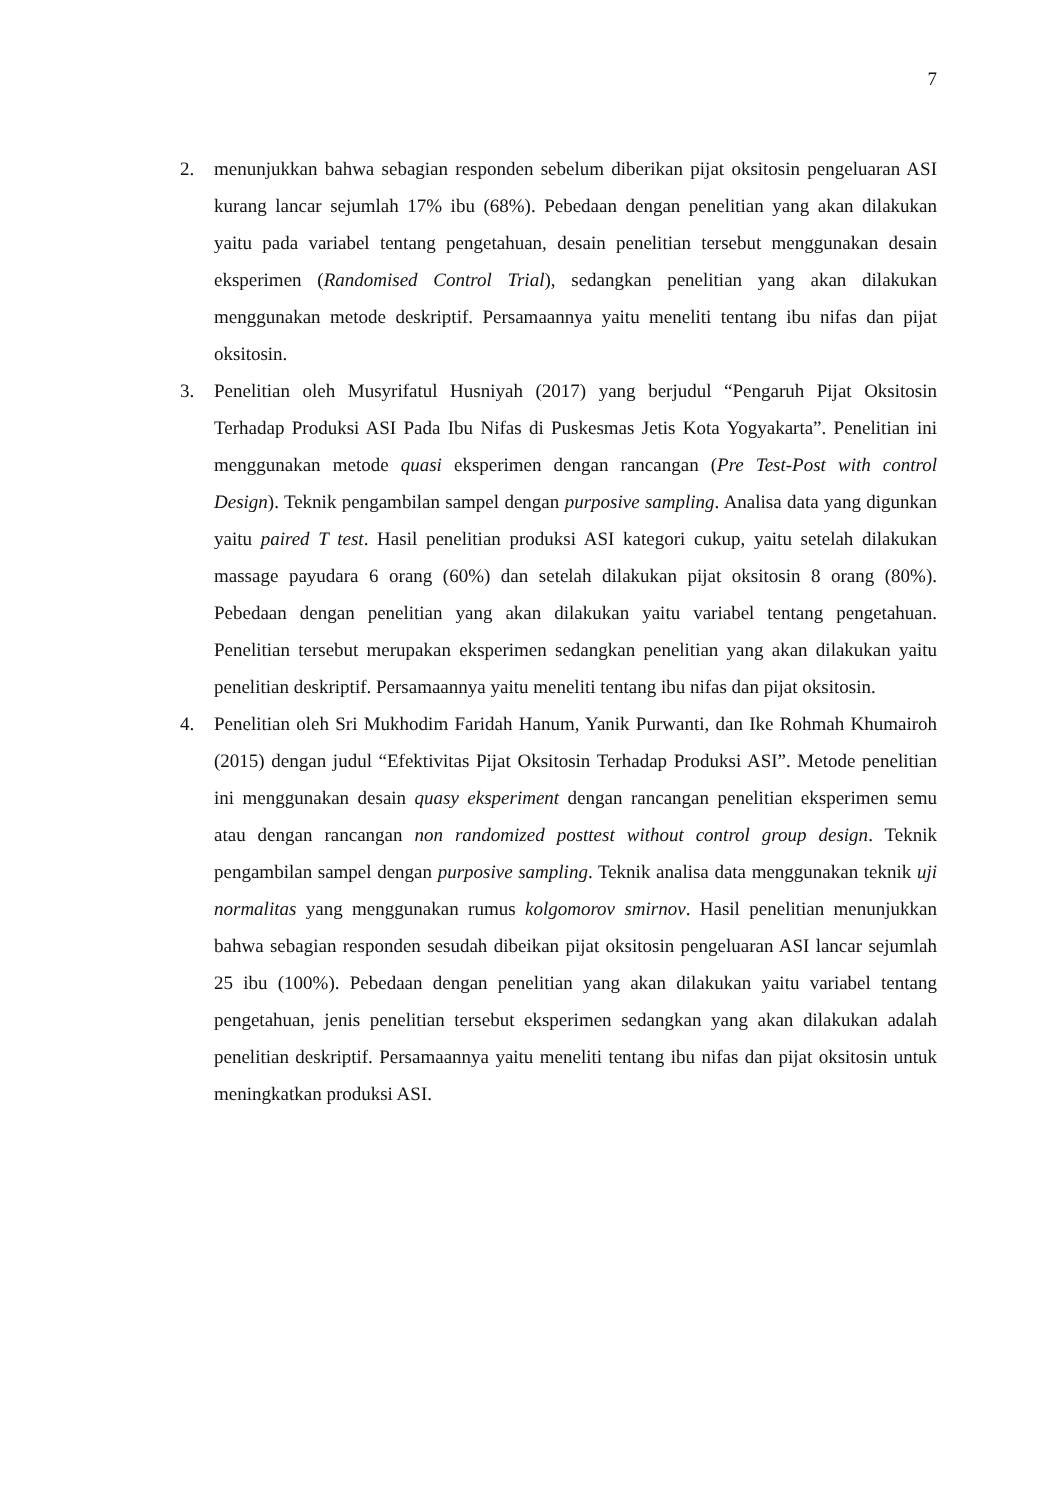7
2. menunjukkan bahwa sebagian responden sebelum diberikan pijat oksitosin pengeluaran ASI kurang lancar sejumlah 17% ibu (68%). Pebedaan dengan penelitian yang akan dilakukan yaitu pada variabel tentang pengetahuan, desain penelitian tersebut menggunakan desain eksperimen (Randomised Control Trial), sedangkan penelitian yang akan dilakukan menggunakan metode deskriptif. Persamaannya yaitu meneliti tentang ibu nifas dan pijat oksitosin.
3. Penelitian oleh Musyrifatul Husniyah (2017) yang berjudul “Pengaruh Pijat Oksitosin Terhadap Produksi ASI Pada Ibu Nifas di Puskesmas Jetis Kota Yogyakarta”. Penelitian ini menggunakan metode quasi eksperimen dengan rancangan (Pre Test-Post with control Design). Teknik pengambilan sampel dengan purposive sampling. Analisa data yang digunkan yaitu paired T test. Hasil penelitian produksi ASI kategori cukup, yaitu setelah dilakukan massage payudara 6 orang (60%) dan setelah dilakukan pijat oksitosin 8 orang (80%). Pebedaan dengan penelitian yang akan dilakukan yaitu variabel tentang pengetahuan. Penelitian tersebut merupakan eksperimen sedangkan penelitian yang akan dilakukan yaitu penelitian deskriptif. Persamaannya yaitu meneliti tentang ibu nifas dan pijat oksitosin.
4. Penelitian oleh Sri Mukhodim Faridah Hanum, Yanik Purwanti, dan Ike Rohmah Khumairoh (2015) dengan judul “Efektivitas Pijat Oksitosin Terhadap Produksi ASI”. Metode penelitian ini menggunakan desain quasy eksperiment dengan rancangan penelitian eksperimen semu atau dengan rancangan non randomized posttest without control group design. Teknik pengambilan sampel dengan purposive sampling. Teknik analisa data menggunakan teknik uji normalitas yang menggunakan rumus kolgomorov smirnov. Hasil penelitian menunjukkan bahwa sebagian responden sesudah dibeikan pijat oksitosin pengeluaran ASI lancar sejumlah 25 ibu (100%). Pebedaan dengan penelitian yang akan dilakukan yaitu variabel tentang pengetahuan, jenis penelitian tersebut eksperimen sedangkan yang akan dilakukan adalah penelitian deskriptif. Persamaannya yaitu meneliti tentang ibu nifas dan pijat oksitosin untuk meningkatkan produksi ASI.